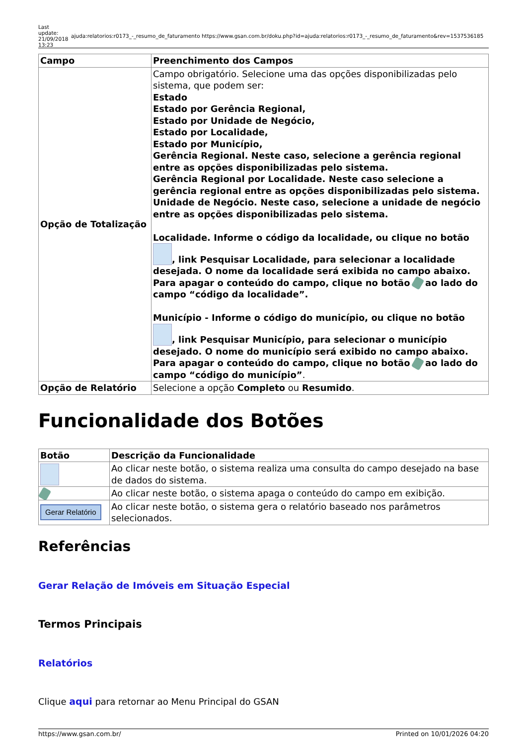Last update: 21/09/2018 13:23
ajuda:relatorios:r0173_-_resumo_de_faturamento https://www.gsan.com.br/doku.php?id=ajuda:relatorios:r0173_-_resumo_de_faturamento&rev=1537536185
| Campo | Preenchimento dos Campos |
| --- | --- |
| Opção de Totalização | Campo obrigatório. Selecione uma das opções disponibilizadas pelo sistema, que podem ser: Estado Estado por Gerência Regional, Estado por Unidade de Negócio, Estado por Localidade, Estado por Município, Gerência Regional. Neste caso, selecione a gerência regional entre as opções disponibilizadas pelo sistema. Gerência Regional por Localidade. Neste caso selecione a gerência regional entre as opções disponibilizadas pelo sistema. Unidade de Negócio. Neste caso, selecione a unidade de negócio entre as opções disponibilizadas pelo sistema. Localidade. Informe o código da localidade, ou clique no botão , link Pesquisar Localidade, para selecionar a localidade desejada. O nome da localidade será exibida no campo abaixo. Para apagar o conteúdo do campo, clique no botão ao lado do campo “código da localidade”. Município - Informe o código do município, ou clique no botão , link Pesquisar Município, para selecionar o município desejado. O nome do município será exibido no campo abaixo. Para apagar o conteúdo do campo, clique no botão ao lado do campo “código do município” . |
| Opção de Relatório | Selecione a opção Completo ou Resumido . |
Funcionalidade dos Botões
| Botão | Descrição da Funcionalidade |
| --- | --- |
| | Ao clicar neste botão, o sistema realiza uma consulta do campo desejado na base de dados do sistema. |
| | Ao clicar neste botão, o sistema apaga o conteúdo do campo em exibição. |
| Gerar Relatório | Ao clicar neste botão, o sistema gera o relatório baseado nos parâmetros selecionados. |
Referências
Gerar Relação de Imóveis em Situação Especial
Termos Principais
Relatórios
Clique aqui para retornar ao Menu Principal do GSAN
https://www.gsan.com.br/ Printed on 10/01/2026 04:20